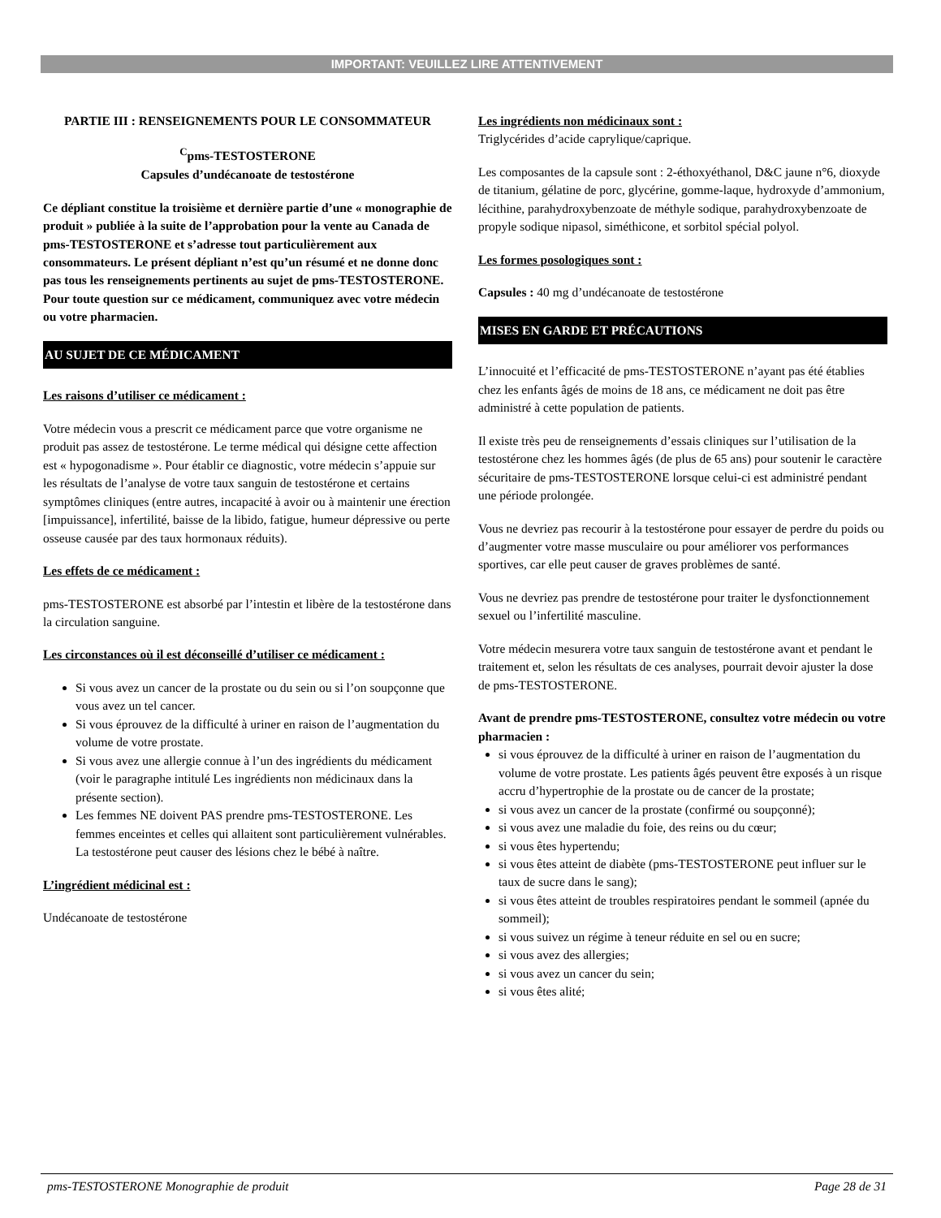IMPORTANT: VEUILLEZ LIRE ATTENTIVEMENT
PARTIE III : RENSEIGNEMENTS POUR LE CONSOMMATEUR
<sup>C</sup>pms-TESTOSTERONE
Capsules d’undécanoate de testostérone
Ce dépliant constitue la troisième et dernière partie d’une « monographie de produit » publiée à la suite de l’approbation pour la vente au Canada de pms-TESTOSTERONE et s’adresse tout particulièrement aux consommateurs. Le présent dépliant n’est qu’un résumé et ne donne donc pas tous les renseignements pertinents au sujet de pms-TESTOSTERONE. Pour toute question sur ce médicament, communiquez avec votre médecin ou votre pharmacien.
AU SUJET DE CE MÉDICAMENT
Les raisons d’utiliser ce médicament :
Votre médecin vous a prescrit ce médicament parce que votre organisme ne produit pas assez de testostérone. Le terme médical qui désigne cette affection est « hypogonadisme ». Pour établir ce diagnostic, votre médecin s’appuie sur les résultats de l’analyse de votre taux sanguin de testostérone et certains symptômes cliniques (entre autres, incapacité à avoir ou à maintenir une érection [impuissance], infertilité, baisse de la libido, fatigue, humeur dépressive ou perte osseuse causée par des taux hormonaux réduits).
Les effets de ce médicament :
pms-TESTOSTERONE est absorbé par l’intestin et libère de la testostérone dans la circulation sanguine.
Les circonstances où il est déconseillé d’utiliser ce médicament :
Si vous avez un cancer de la prostate ou du sein ou si l’on soupçonne que vous avez un tel cancer.
Si vous éprouvez de la difficulté à uriner en raison de l’augmentation du volume de votre prostate.
Si vous avez une allergie connue à l’un des ingrédients du médicament (voir le paragraphe intitulé Les ingrédients non médicinaux dans la présente section).
Les femmes NE doivent PAS prendre pms-TESTOSTERONE. Les femmes enceintes et celles qui allaitent sont particulièrement vulnérables. La testostérone peut causer des lésions chez le bébé à naître.
L’ingrédient médicinal est :
Undécanoate de testostérone
Les ingrédients non médicinaux sont :
Triglycérides d’acide caprylique/caprique.
Les composantes de la capsule sont : 2-éthoxyéthanol, D&C jaune n°6, dioxyde de titanium, gélatine de porc, glycérine, gomme-laque, hydroxyde d’ammonium, lécithine, parahydroxybenzoate de méthyle sodique, parahydroxybenzoate de propyle sodique nipasol, siméthicone, et sorbitol spécial polyol.
Les formes posologiques sont :
Capsules : 40 mg d’undécanoate de testostérone
MISES EN GARDE ET PRÉCAUTIONS
L’innocuité et l’efficacité de pms-TESTOSTERONE n’ayant pas été établies chez les enfants âgés de moins de 18 ans, ce médicament ne doit pas être administré à cette population de patients.
Il existe très peu de renseignements d’essais cliniques sur l’utilisation de la testostérone chez les hommes âgés (de plus de 65 ans) pour soutenir le caractère sécuritaire de pms-TESTOSTERONE lorsque celui-ci est administré pendant une période prolongée.
Vous ne devriez pas recourir à la testostérone pour essayer de perdre du poids ou d’augmenter votre masse musculaire ou pour améliorer vos performances sportives, car elle peut causer de graves problèmes de santé.
Vous ne devriez pas prendre de testostérone pour traiter le dysfonctionnement sexuel ou l’infertilité masculine.
Votre médecin mesurera votre taux sanguin de testostérone avant et pendant le traitement et, selon les résultats de ces analyses, pourrait devoir ajuster la dose de pms-TESTOSTERONE.
Avant de prendre pms-TESTOSTERONE, consultez votre médecin ou votre pharmacien :
si vous éprouvez de la difficulté à uriner en raison de l’augmentation du volume de votre prostate. Les patients âgés peuvent être exposés à un risque accru d’hypertrophie de la prostate ou de cancer de la prostate;
si vous avez un cancer de la prostate (confirmé ou soupçonné);
si vous avez une maladie du foie, des reins ou du cœur;
si vous êtes hypertendu;
si vous êtes atteint de diabète (pms-TESTOSTERONE peut influer sur le taux de sucre dans le sang);
si vous êtes atteint de troubles respiratoires pendant le sommeil (apnée du sommeil);
si vous suivez un régime à teneur réduite en sel ou en sucre;
si vous avez des allergies;
si vous avez un cancer du sein;
si vous êtes alité;
pms-TESTOSTERONE Monographie de produit Page 28 de 31